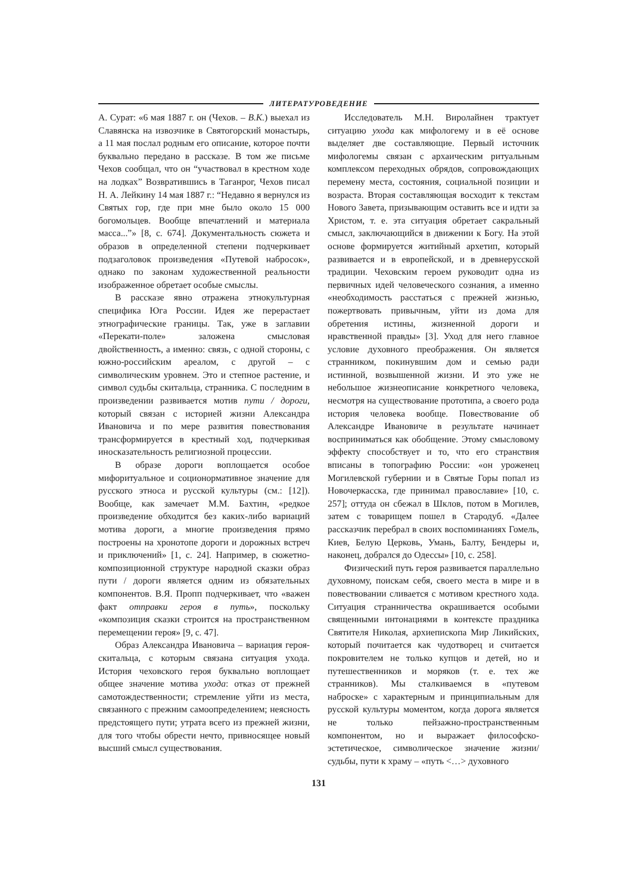ЛИТЕРАТУРОВЕДЕНИЕ
А. Сурат: «6 мая 1887 г. он (Чехов. – В.К.) выехал из Славянска на извозчике в Святогорский монастырь, а 11 мая послал родным его описание, которое почти буквально передано в рассказе. В том же письме Чехов сообщал, что он “участвовал в крестном ходе на лодках” Возвратившись в Таганрог, Чехов писал Н. А. Лейкину 14 мая 1887 г.: “Недавно я вернулся из Святых гор, где при мне было около 15 000 богомольцев. Вообще впечатлений и материала масса...”» [8, с. 674]. Документальность сюжета и образов в определенной степени подчеркивает подзаголовок произведения «Путевой набросок», однако по законам художественной реальности изображенное обретает особые смыслы.
В рассказе явно отражена этнокультурная специфика Юга России. Идея же перерастает этнографические границы. Так, уже в заглавии «Перекати-поле» заложена смысловая двойственность, а именно: связь, с одной стороны, с южно-российским ареалом, с другой – с символическим уровнем. Это и степное растение, и символ судьбы скитальца, странника. С последним в произведении развивается мотив пути / дороги, который связан с историей жизни Александра Ивановича и по мере развития повествования трансформируется в крестный ход, подчеркивая иносказательность религиозной процессии.
В образе дороги воплощается особое мифоритуальное и соционормативное значение для русского этноса и русской культуры (см.: [12]). Вообще, как замечает М.М. Бахтин, «редкое произведение обходится без каких-либо вариаций мотива дороги, а многие произведения прямо построены на хронотопе дороги и дорожных встреч и приключений» [1, с. 24]. Например, в сюжетно-композиционной структуре народной сказки образ пути / дороги является одним из обязательных компонентов. В.Я. Пропп подчеркивает, что «важен факт отправки героя в путь», поскольку «композиция сказки строится на пространственном перемещении героя» [9, с. 47].
Образ Александра Ивановича – вариация героя-скитальца, с которым связана ситуация ухода. История чеховского героя буквально воплощает общее значение мотива ухода: отказ от прежней самотождественности; стремление уйти из места, связанного с прежним самоопределением; неясность предстоящего пути; утрата всего из прежней жизни, для того чтобы обрести нечто, привносящее новый высший смысл существования.
Исследователь М.Н. Виролайнен трактует ситуацию ухода как мифологему и в её основе выделяет две составляющие. Первый источник мифологемы связан с архаическим ритуальным комплексом переходных обрядов, сопровождающих перемену места, состояния, социальной позиции и возраста. Вторая составляющая восходит к текстам Нового Завета, призывающим оставить все и идти за Христом, т. е. эта ситуация обретает сакральный смысл, заключающийся в движении к Богу. На этой основе формируется житийный архетип, который развивается и в европейской, и в древнерусской традиции. Чеховским героем руководит одна из первичных идей человеческого сознания, а именно «необходимость расстаться с прежней жизнью, пожертвовать привычным, уйти из дома для обретения истины, жизненной дороги и нравственной правды» [3]. Уход для него главное условие духовного преображения. Он является странником, покинувшим дом и семью ради истинной, возвышенной жизни. И это уже не небольшое жизнеописание конкретного человека, несмотря на существование прототипа, а своего рода история человека вообще. Повествование об Александре Ивановиче в результате начинает восприниматься как обобщение. Этому смысловому эффекту способствует и то, что его странствия вписаны в топографию России: «он уроженец Могилевской губернии и в Святые Горы попал из Новочеркасска, где принимал православие» [10, с. 257]; оттуда он сбежал в Шклов, потом в Могилев, затем с товарищем пошел в Стародуб. «Далее рассказчик перебрал в своих воспоминаниях Гомель, Киев, Белую Церковь, Умань, Балту, Бендеры и, наконец, добрался до Одессы» [10, с. 258].
Физический путь героя развивается параллельно духовному, поискам себя, своего места в мире и в повествовании сливается с мотивом крестного хода. Ситуация странничества окрашивается особыми священными интонациями в контексте праздника Святителя Николая, архиепископа Мир Ликийских, который почитается как чудотворец и считается покровителем не только купцов и детей, но и путешественников и моряков (т. е. тех же странников). Мы сталкиваемся в «путевом наброске» с характерным и принципиальным для русской культуры моментом, когда дорога является не только пейзажно-пространственным компонентом, но и выражает философско-эстетическое, символическое значение жизни/ судьбы, пути к храму – «путь <…> духовного
131